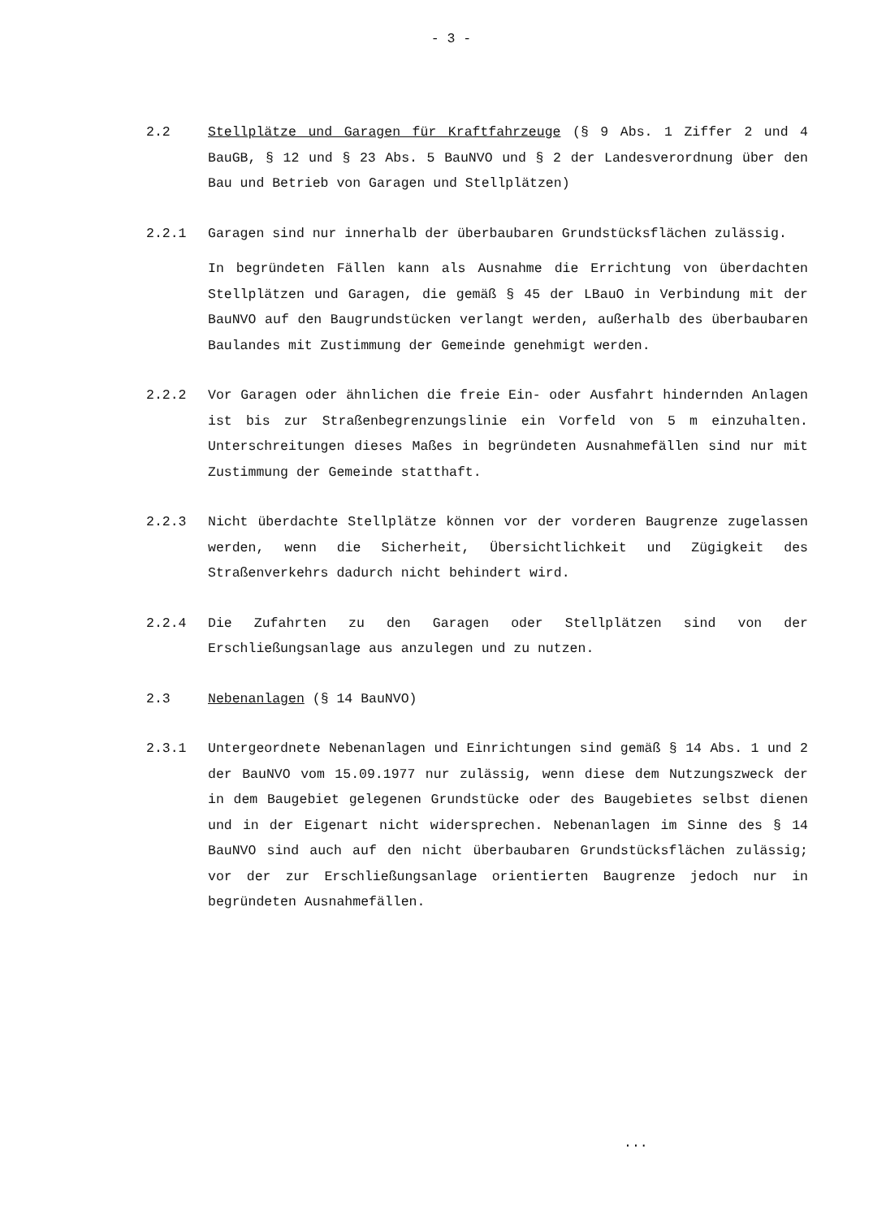- 3 -
2.2 Stellplätze und Garagen für Kraftfahrzeuge (§ 9 Abs. 1 Ziffer 2 und 4 BauGB, § 12 und § 23 Abs. 5 BauNVO und § 2 der Landesverordnung über den Bau und Betrieb von Garagen und Stellplätzen)
2.2.1 Garagen sind nur innerhalb der überbaubaren Grundstücksflächen zulässig.
In begründeten Fällen kann als Ausnahme die Errichtung von überdachten Stellplätzen und Garagen, die gemäß § 45 der LBauO in Verbindung mit der BauNVO auf den Baugrundstücken verlangt werden, außerhalb des überbaubaren Baulandes mit Zustimmung der Gemeinde genehmigt werden.
2.2.2 Vor Garagen oder ähnlichen die freie Ein- oder Ausfahrt hindernden Anlagen ist bis zur Straßenbegrenzungslinie ein Vorfeld von 5 m einzuhalten. Unterschreitungen dieses Maßes in begründeten Ausnahmefällen sind nur mit Zustimmung der Gemeinde statthaft.
2.2.3 Nicht überdachte Stellplätze können vor der vorderen Baugrenze zugelassen werden, wenn die Sicherheit, Übersichtlichkeit und Zügigkeit des Straßenverkehrs dadurch nicht behindert wird.
2.2.4 Die Zufahrten zu den Garagen oder Stellplätzen sind von der Erschließungsanlage aus anzulegen und zu nutzen.
2.3 Nebenanlagen (§ 14 BauNVO)
2.3.1 Untergeordnete Nebenanlagen und Einrichtungen sind gemäß § 14 Abs. 1 und 2 der BauNVO vom 15.09.1977 nur zulässig, wenn diese dem Nutzungszweck der in dem Baugebiet gelegenen Grundstücke oder des Baugebietes selbst dienen und in der Eigenart nicht widersprechen. Nebenanlagen im Sinne des § 14 BauNVO sind auch auf den nicht überbaubaren Grundstücksflächen zulässig; vor der zur Erschließungsanlage orientierten Baugrenze jedoch nur in begründeten Ausnahmefällen.
...